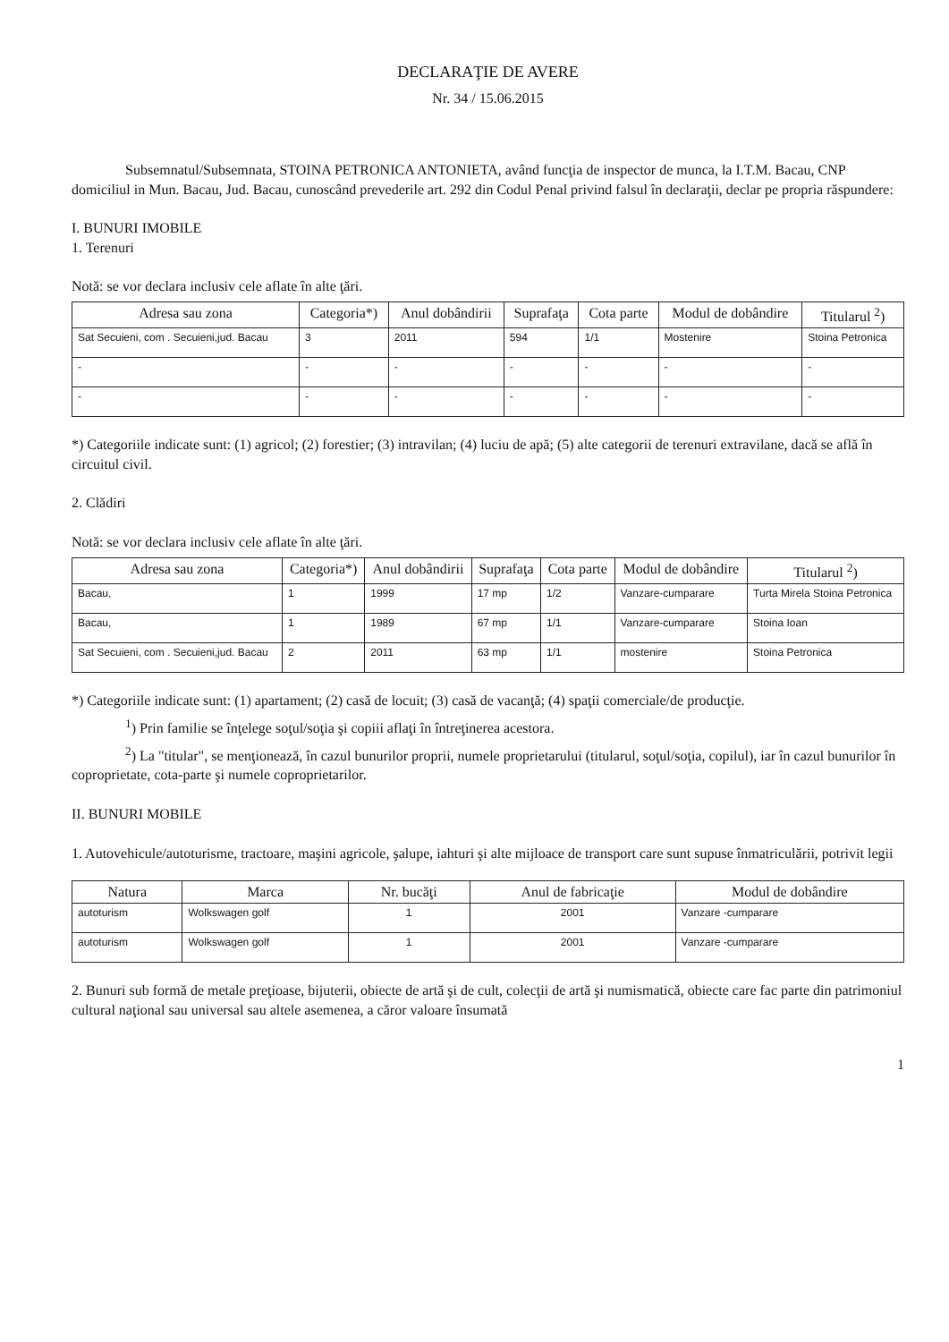DECLARAŢIE DE AVERE
Nr. 34 / 15.06.2015
Subsemnatul/Subsemnata, STOINA PETRONICA ANTONIETA, având funcţia de inspector de munca, la I.T.M. Bacau, CNP domiciliul in Mun. Bacau, Jud. Bacau, cunoscând prevederile art. 292 din Codul Penal privind falsul în declaraţii, declar pe propria răspundere:
I. BUNURI IMOBILE
1. Terenuri
Notă: se vor declara inclusiv cele aflate în alte ţări.
| Adresa sau zona | Categoria*) | Anul dobândirii | Suprafaţa | Cota parte | Modul de dobândire | Titularul <sup>2</sup>) |
| --- | --- | --- | --- | --- | --- | --- |
| Sat Secuieni, com . Secuieni,jud. Bacau | 3 | 2011 | 594 | 1/1 | Mostenire | Stoina Petronica |
| - | - | - | - | - | - | - |
| - | - | - | - | - | - | - |
*) Categoriile indicate sunt: (1) agricol; (2) forestier; (3) intravilan; (4) luciu de apă; (5) alte categorii de terenuri extravilane, dacă se află în circuitul civil.
2. Clădiri
Notă: se vor declara inclusiv cele aflate în alte ţări.
| Adresa sau zona | Categoria*) | Anul dobândirii | Suprafaţa | Cota parte | Modul de dobândire | Titularul <sup>2</sup>) |
| --- | --- | --- | --- | --- | --- | --- |
| Bacau, | 1 | 1999 | 17 mp | 1/2 | Vanzare-cumparare | Turta Mirela Stoina Petronica |
| Bacau, | 1 | 1989 | 67 mp | 1/1 | Vanzare-cumparare | Stoina Ioan |
| Sat Secuieni, com . Secuieni,jud. Bacau | 2 | 2011 | 63 mp | 1/1 | mostenire | Stoina Petronica |
*) Categoriile indicate sunt: (1) apartament; (2) casă de locuit; (3) casă de vacanţă; (4) spaţii comerciale/de producţie.
<sup>1</sup>) Prin familie se înţelege soţul/soţia şi copiii aflaţi în întreţinerea acestora.
<sup>2</sup>) La "titular", se menţionează, în cazul bunurilor proprii, numele proprietarului (titularul, soţul/soţia, copilul), iar în cazul bunurilor în coproprietate, cota-parte şi numele coproprietarilor.
II. BUNURI MOBILE
1. Autovehicule/autoturisme, tractoare, maşini agricole, şalupe, iahturi şi alte mijloace de transport care sunt supuse înmatriculării, potrivit legii
| Natura | Marca | Nr. bucăţi | Anul de fabricaţie | Modul de dobândire |
| --- | --- | --- | --- | --- |
| autoturism | Wolkswagen golf | 1 | 2001 | Vanzare -cumparare |
| autoturism | Wolkswagen golf | 1 | 2001 | Vanzare -cumparare |
2. Bunuri sub formă de metale preţioase, bijuterii, obiecte de artă şi de cult, colecţii de artă şi numismatică, obiecte care fac parte din patrimoniul cultural naţional sau universal sau altele asemenea, a căror valoare însumată
1